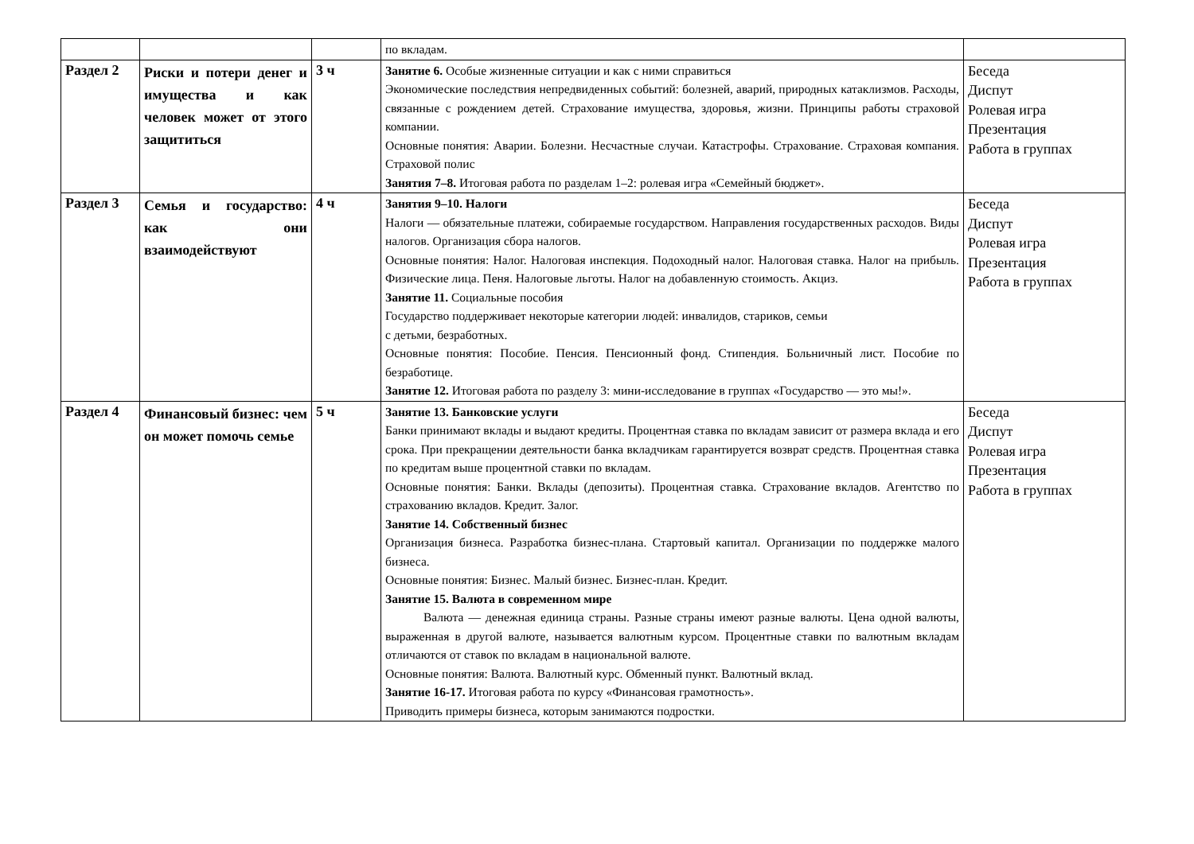| | | | по вкладам. | |
| Раздел 2 | Риски и потери денег и имущества и как человек может от этого защититься | 3 ч | Занятие 6. Особые жизненные ситуации и как с ними справиться Экономические последствия непредвиденных событий: болезней, аварий, природных катаклизмов. Расходы, связанные с рождением детей. Страхование имущества, здоровья, жизни. Принципы работы страховой компании. Основные понятия: Аварии. Болезни. Несчастные случаи. Катастрофы. Страхование. Страховая компания. Страховой полис Занятия 7–8. Итоговая работа по разделам 1–2: ролевая игра «Семейный бюджет». | Беседа Диспут Ролевая игра Презентация Работа в группах |
| Раздел 3 | Семья и государство: как они взаимодействуют | 4 ч | Занятия 9–10. Налоги Налоги — обязательные платежи, собираемые государством. Направления государственных расходов. Виды налогов. Организация сбора налогов. Основные понятия: Налог. Налоговая инспекция. Подоходный налог. Налоговая ставка. Налог на прибыль. Физические лица. Пеня. Налоговые льготы. Налог на добавленную стоимость. Акциз. Занятие 11. Социальные пособия Государство поддерживает некоторые категории людей: инвалидов, стариков, семьи с детьми, безработных. Основные понятия: Пособие. Пенсия. Пенсионный фонд. Стипендия. Больничный лист. Пособие по безработице. Занятие 12. Итоговая работа по разделу 3: мини-исследование в группах «Государство — это мы!». | Беседа Диспут Ролевая игра Презентация Работа в группах |
| Раздел 4 | Финансовый бизнес: чем он может помочь семье | 5 ч | Занятие 13. Банковские услуги Банки принимают вклады и выдают кредиты. Процентная ставка по вкладам зависит от размера вклада и его срока. При прекращении деятельности банка вкладчикам гарантируется возврат средств. Процентная ставка по кредитам выше процентной ставки по вкладам. Основные понятия: Банки. Вклады (депозиты). Процентная ставка. Страхование вкладов. Агентство по страхованию вкладов. Кредит. Залог. Занятие 14. Собственный бизнес Организация бизнеса. Разработка бизнес-плана. Стартовый капитал. Организации по поддержке малого бизнеса. Основные понятия: Бизнес. Малый бизнес. Бизнес-план. Кредит. Занятие 15. Валюта в современном мире Валюта — денежная единица страны. Разные страны имеют разные валюты. Цена одной валюты, выраженная в другой валюте, называется валютным курсом. Процентные ставки по валютным вкладам отличаются от ставок по вкладам в национальной валюте. Основные понятия: Валюта. Валютный курс. Обменный пункт. Валютный вклад. Занятие 16-17. Итоговая работа по курсу «Финансовая грамотность». Приводить примеры бизнеса, которым занимаются подростки. | Беседа Диспут Ролевая игра Презентация Работа в группах |